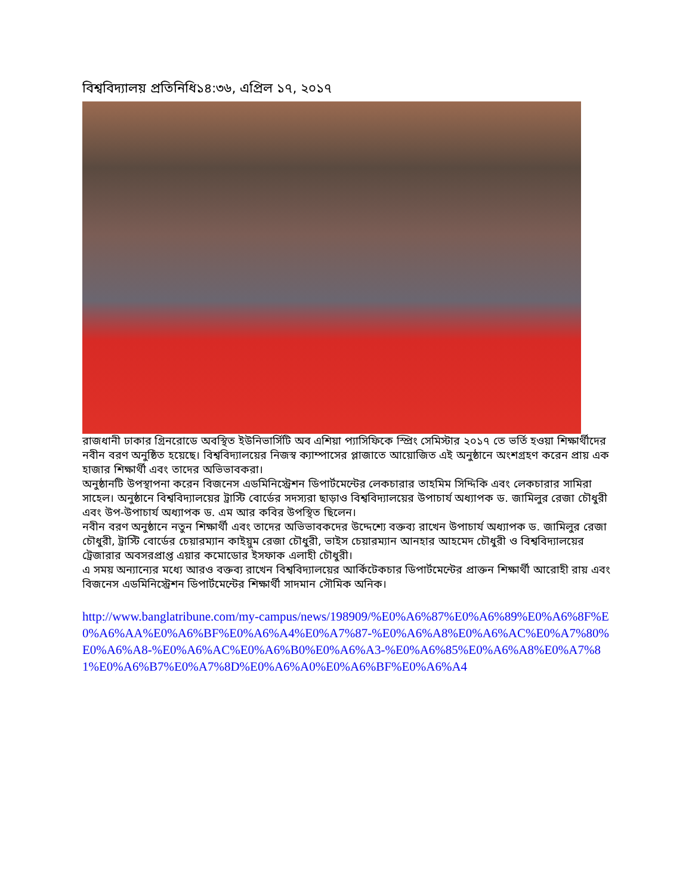বিশ্ববিদ্যালয় প্রতিনিধি১৪:৩৬, এপ্রিল ১৭, ২০১৭
রাজধানী ঢাকার গ্রিনরোডে অবস্থিত ইউনিভার্সিটি অব এশিয়া প্যাসিফিকে স্প্রিং সেমিস্টার ২০১৭ তে ভর্তি হওয়া শিক্ষার্থীদের নবীন বরণ অনুষ্ঠিত হয়েছে। বিশ্ববিদ্যালয়ের নিজস্ব ক্যাম্পাসের প্লাজাতে আয়োজিত এই অনুষ্ঠানে অংশগ্রহণ করেন প্রায় এক হাজার শিক্ষার্থী এবং তাদের অভিভাবকরা।
অনুষ্ঠানটি উপস্থাপনা করেন বিজনেস এডমিনিস্ট্রেশন ডিপার্টমেন্টের লেকচারার তাহমিম সিদ্দিকি এবং লেকচারার সামিরা সাহেল। অনুষ্ঠানে বিশ্ববিদ্যালয়ের ট্রাস্টি বোর্ডের সদস্যরা ছাড়াও বিশ্ববিদ্যালয়ের উপাচার্য অধ্যাপক ড. জামিলুর রেজা চৌধুরী এবং উপ-উপাচার্য অধ্যাপক ড. এম আর কবির উপস্থিত ছিলেন।
নবীন বরণ অনুষ্ঠানে নতুন শিক্ষার্থী এবং তাদের অভিভাবকদের উদ্দেশ্যে বক্তব্য রাখেন উপাচার্য অধ্যাপক ড. জামিলুর রেজা চৌধুরী, ট্রাস্টি বোর্ডের চেয়ারম্যান কাইয়ুম রেজা চৌধুরী, ভাইস চেয়ারম্যান আনহার আহমেদ চৌধুরী ও বিশ্ববিদ্যালয়ের ট্রেজারার অবসরপ্রাপ্ত এয়ার কমোডোর ইসফাক এলাহী চৌধুরী।
এ সময় অন্যান্যের মধ্যে আরও বক্তব্য রাখেন বিশ্ববিদ্যালয়ের আর্কিটেকচার ডিপার্টমেন্টের প্রাক্তন শিক্ষার্থী আরোহী রায় এবং বিজনেস এডমিনিস্ট্রেশন ডিপার্টমেন্টের শিক্ষার্থী সাদমান সৌমিক অনিক।
http://www.banglatribune.com/my-campus/news/198909/%E0%A6%87%E0%A6%89%E0%A6%8F%E0%A6%AA%E0%A6%BF%E0%A6%A4%E0%A7%87-%E0%A6%A8%E0%A6%AC%E0%A7%80%E0%A6%A8-%E0%A6%AC%E0%A6%B0%E0%A6%A3-%E0%A6%85%E0%A6%A8%E0%A7%81%E0%A6%B7%E0%A7%8D%E0%A6%A0%E0%A6%BF%E0%A6%A4